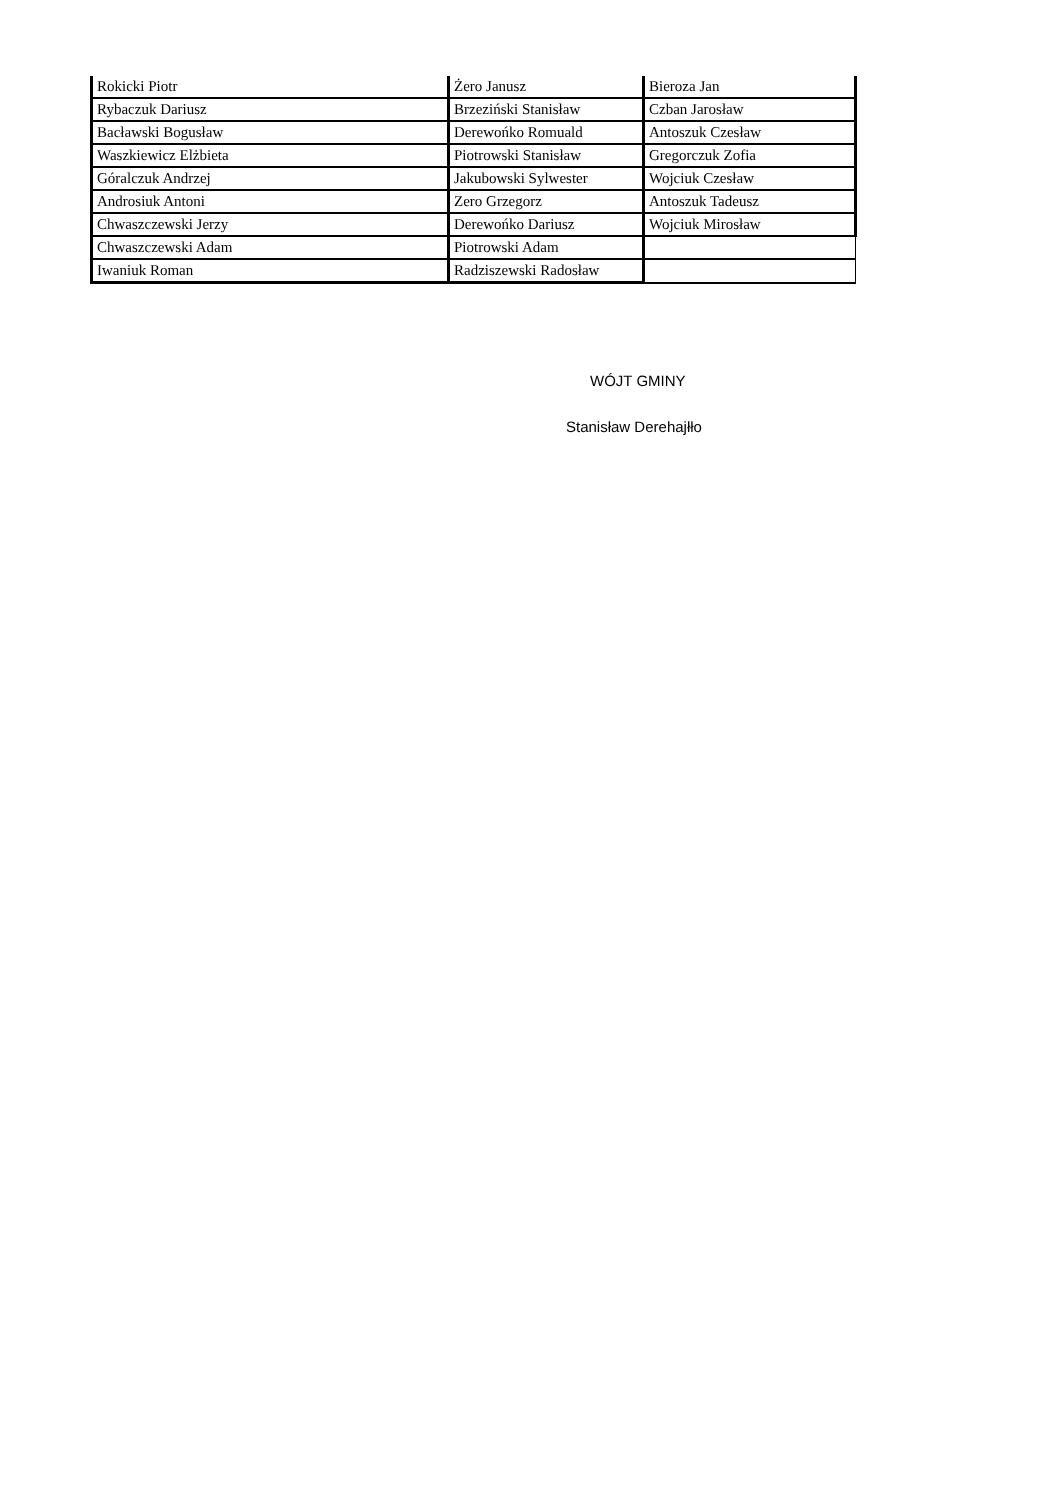| Rokicki Piotr | Żero Janusz | Bieroza Jan |
| Rybaczuk Dariusz | Brzeziński Stanisław | Czban Jarosław |
| Bacławski Bogusław | Derewońko Romuald | Antoszuk Czesław |
| Waszkiewicz Elżbieta | Piotrowski Stanisław | Gregorczuk Zofia |
| Góralczuk Andrzej | Jakubowski Sylwester | Wojciuk Czesław |
| Androsiuk Antoni | Zero Grzegorz | Antoszuk Tadeusz |
| Chwaszczewski Jerzy | Derewońko Dariusz | Wojciuk Mirosław |
| Chwaszczewski Adam | Piotrowski Adam | |
| Iwaniuk Roman | Radziszewski Radosław | |
WÓJT GMINY
Stanisław Derehajłło